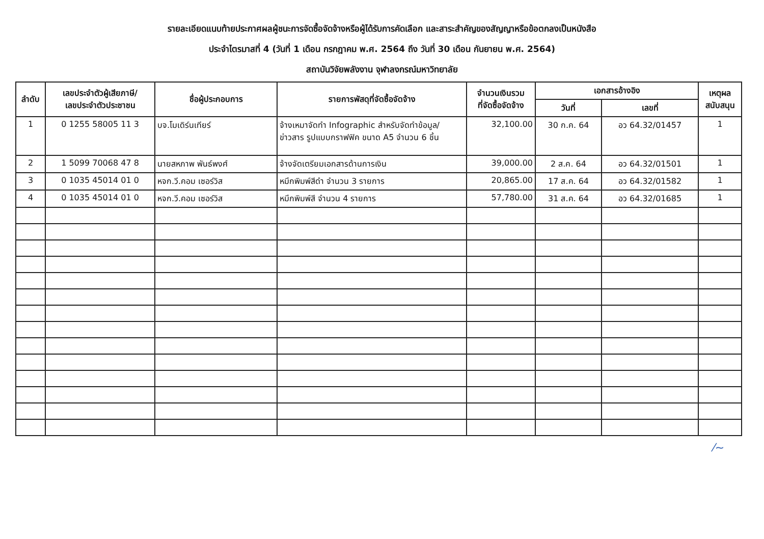รายละเอียดแนบท้ายประกาศผลผู้ชนะการจัดซื้อจัดจ้างหรือผู้ได้รับการคัดเลือก และสาระสำคัญของสัญญาหรือข้อตกลงเป็นหนังสือ
ประจำไตรมาสที่ 4 (วันที่ 1 เดือน กรกฎาคม พ.ศ. 2564 ถึง วันที่ 30 เดือน กันยายน พ.ศ. 2564)
สถาบันวิจัยพลังงาน จุฬาลงกรณ์มหาวิทยาลัย
| ลำดับ | เลขประจำตัวผู้เสียภาษี/ เลขประจำตัวประชาชน | ชื่อผู้ประกอบการ | รายการพัสดุที่จัดซื้อจัดจ้าง | จำนวนเงินรวม ที่จัดซื้อจัดจ้าง | เอกสารอ้างอิง | | เหตุผล สนับสนุน |
| --- | --- | --- | --- | --- | --- | --- | --- |
| | | | | | วันที่ | เลขที่ | |
| 1 | 0 1255 58005 11 3 | บจ.โมเดิร์นเทียร์ | จ้างเหมาจัดทำ Infographic สำหรับจัดทำข้อมูล/ ข่าวสาร รูปแบบกราฟฟิค ขนาด A5 จำนวน 6 ชิ้น | 32,100.00 | 30 ก.ค. 64 | อว 64.32/01457 | 1 |
| 2 | 1 5099 70068 47 8 | นายสหภาพ พันธ์พงศ์ | จ้างจัดเตรียมเอกสารด้านการเงิน | 39,000.00 | 2 ส.ค. 64 | อว 64.32/01501 | 1 |
| 3 | 0 1035 45014 01 0 | หจก.วี.คอม เซอร์วิส | หมึกพิมพ์สีดำ จำนวน 3 รายการ | 20,865.00 | 17 ส.ค. 64 | อว 64.32/01582 | 1 |
| 4 | 0 1035 45014 01 0 | หจก.วี.คอม เซอร์วิส | หมึกพิมพ์สี จำนวน 4 รายการ | 57,780.00 | 31 ส.ค. 64 | อว 64.32/01685 | 1 |
⁄~